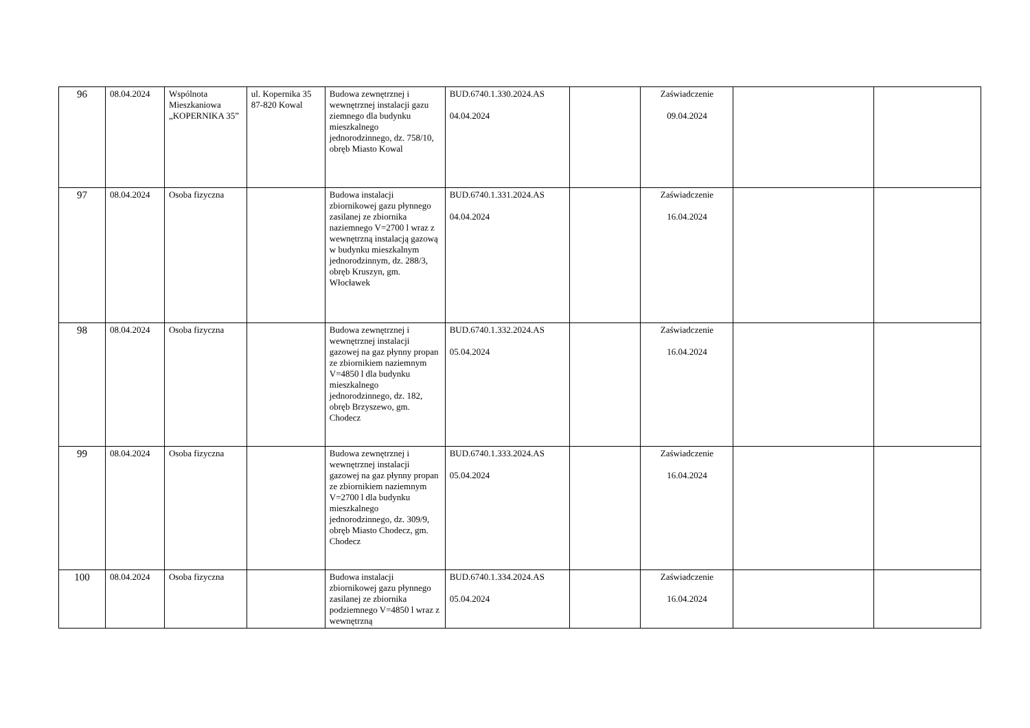| 96 | 08.04.2024 | Wspólnota Mieszkaniowa „KOPERNIKA 35” | ul. Kopernika 35 87-820 Kowal | Budowa zewnętrznej i wewnętrznej instalacji gazu ziemnego dla budynku mieszkalnego jednorodzinnego, dz. 758/10, obręb Miasto Kowal | BUD.6740.1.330.2024.AS 04.04.2024 | | Zaświadczenie 09.04.2024 | | |
| 97 | 08.04.2024 | Osoba fizyczna | | Budowa instalacji zbiornikowej gazu płynnego zasilanej ze zbiornika naziemnego V=2700 l wraz z wewnętrzną instalacją gazową w budynku mieszkalnym jednorodzinnym, dz. 288/3, obręb Kruszyn, gm. Włocławek | BUD.6740.1.331.2024.AS 04.04.2024 | | Zaświadczenie 16.04.2024 | | |
| 98 | 08.04.2024 | Osoba fizyczna | | Budowa zewnętrznej i wewnętrznej instalacji gazowej na gaz płynny propan ze zbiornikiem naziemnym V=4850 l dla budynku mieszkalnego jednorodzinnego, dz. 182, obręb Brzyszewo, gm. Chodecz | BUD.6740.1.332.2024.AS 05.04.2024 | | Zaświadczenie 16.04.2024 | | |
| 99 | 08.04.2024 | Osoba fizyczna | | Budowa zewnętrznej i wewnętrznej instalacji gazowej na gaz płynny propan ze zbiornikiem naziemnym V=2700 l dla budynku mieszkalnego jednorodzinnego, dz. 309/9, obręb Miasto Chodecz, gm. Chodecz | BUD.6740.1.333.2024.AS 05.04.2024 | | Zaświadczenie 16.04.2024 | | |
| 100 | 08.04.2024 | Osoba fizyczna | | Budowa instalacji zbiornikowej gazu płynnego zasilanej ze zbiornika podziemnego V=4850 l wraz z wewnętrzną | BUD.6740.1.334.2024.AS 05.04.2024 | | Zaświadczenie 16.04.2024 | | |